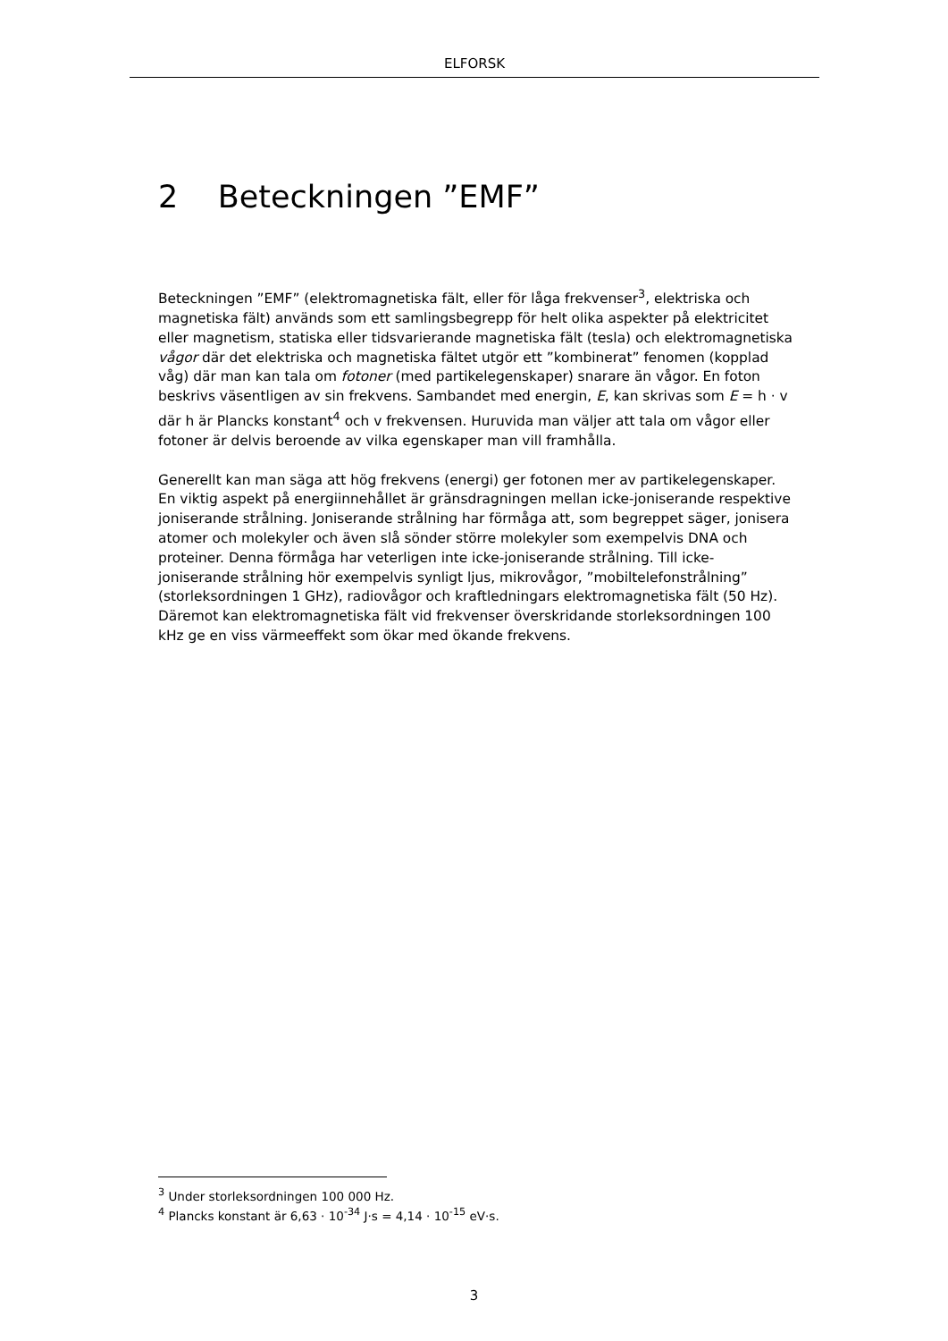ELFORSK
2 Beteckningen ”EMF”
Beteckningen ”EMF” (elektromagnetiska fält, eller för låga frekvenser<sup>3</sup>, elektriska och magnetiska fält) används som ett samlingsbegrepp för helt olika aspekter på elektricitet eller magnetism, statiska eller tidsvarierande magnetiska fält (tesla) och elektromagnetiska vågor där det elektriska och magnetiska fältet utgör ett ”kombinerat” fenomen (kopplad våg) där man kan tala om fotoner (med partikelegenskaper) snarare än vågor. En foton beskrivs väsentligen av sin frekvens. Sambandet med energin, E, kan skrivas som E = h · v där h är Plancks konstant<sup>4</sup> och v frekvensen. Huruvida man väljer att tala om vågor eller fotoner är delvis beroende av vilka egenskaper man vill framhålla.
Generellt kan man säga att hög frekvens (energi) ger fotonen mer av partikelegenskaper. En viktig aspekt på energiinnehållet är gränsdragningen mellan icke-joniserande respektive joniserande strålning. Joniserande strålning har förmåga att, som begreppet säger, jonisera atomer och molekyler och även slå sönder större molekyler som exempelvis DNA och proteiner. Denna förmåga har veterligen inte icke-joniserande strålning. Till icke-joniserande strålning hör exempelvis synligt ljus, mikrovågor, ”mobiltelefonstrålning” (storleksordningen 1 GHz), radiovågor och kraftledningars elektromagnetiska fält (50 Hz). Däremot kan elektromagnetiska fält vid frekvenser överskridande storleksordningen 100 kHz ge en viss värmeeffekt som ökar med ökande frekvens.
<sup>3</sup> Under storleksordningen 100 000 Hz.
<sup>4</sup> Plancks konstant är 6,63 · 10<sup>-34</sup> J·s = 4,14 · 10<sup>-15</sup> eV·s.
3